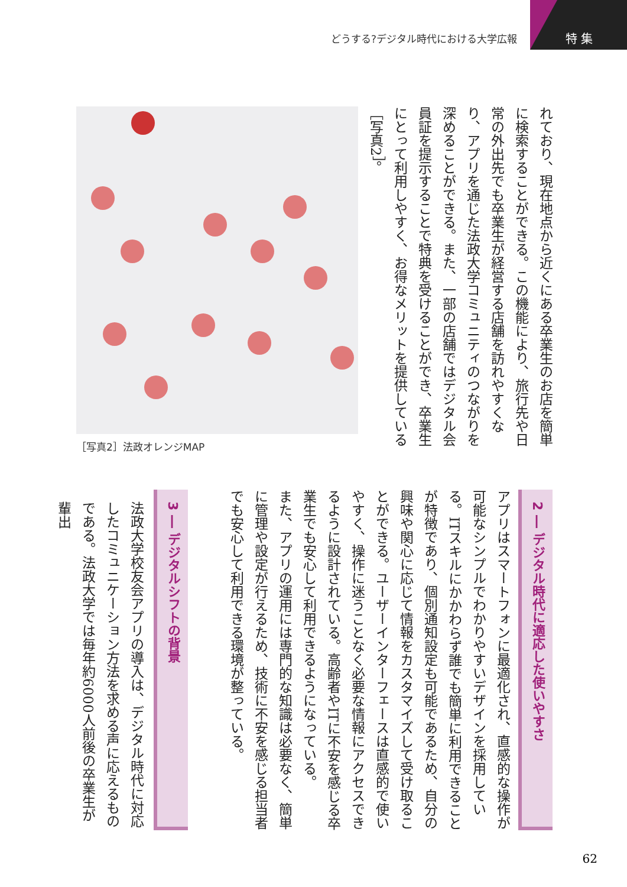どうする?デジタル時代における大学広報
特集
れており、現在地点から近くにある卒業生のお店を簡単に検索することができる。この機能により、旅行先や日常の外出先でも卒業生が経営する店舗を訪れやすくなり、アプリを通じた法政大学コミュニティのつながりを深めることができる。また、一部の店舗ではデジタル会員証を提示することで特典を受けることができ、卒業生にとって利用しやすく、お得なメリットを提供している［写真2］。
［写真2］法政オレンジMAP
2 ― デジタル時代に適応した使いやすさ
アプリはスマートフォンに最適化され、直感的な操作が可能なシンプルでわかりやすいデザインを採用している。ITスキルにかかわらず誰でも簡単に利用できることが特徴であり、個別通知設定も可能であるため、自分の興味や関心に応じて情報をカスタマイズして受け取ることができる。ユーザーインターフェースは直感的で使いやすく、操作に迷うことなく必要な情報にアクセスできるように設計されている。高齢者やITに不安を感じる卒業生でも安心して利用できるようになっている。
また、アプリの運用には専門的な知識は必要なく、簡単に管理や設定が行えるため、技術に不安を感じる担当者でも安心して利用できる環境が整っている。
3 ― デジタルシフトの背景
法政大学校友会アプリの導入は、デジタル時代に対応したコミュニケーション方法を求める声に応えるものである。法政大学では毎年約6000人前後の卒業生が輩出
62